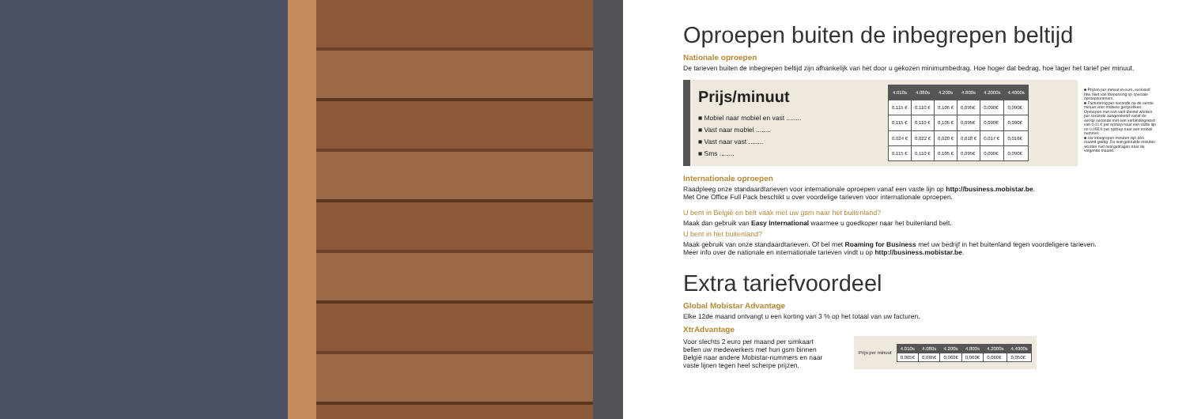Oproepen buiten de inbegrepen beltijd
Nationale oproepen
De tarieven buiten de inbegrepen beltijd zijn afhankelijk van het door u gekozen minimumbedrag. Hoe hoger dat bedrag, hoe lager het tarief per minuut.
Prijs/minuut
■ Mobiel naar mobiel en vast ........
■ Vast naar mobiel ........
■ Vast naar vast ........
■ Sms ........
| 4.010s | 4.080s | 4.200s | 4.800s | 4.2000s | 4.4000s |
| --- | --- | --- | --- | --- | --- |
| 0,115 € | 0,110 € | 0,105 € | 0,095€ | 0,090€ | 0,090€ |
| 0,115 € | 0,110 € | 0,105 € | 0,095€ | 0,090€ | 0,090€ |
| 0,024 € | 0,022 € | 0,020 € | 0,018 € | 0,017 € | 0,016€ |
| 0,115 € | 0,110 € | 0,105 € | 0,095€ | 0,090€ | 0,090€ |
■ Prijzen per minuut in euro, exclusief btw. Niet van toepassing op speciale oproepnummers.
■ Facturering per seconde na de eerste minuut voor mobiele gesprekken. Oproepen met een vast toestel worden per seconde aangerekend vanaf de eerste seconde met een verbindingskost van 0,01 € per oproep naar een vaste lijn en 0,055 € per oproep naar een mobiel nummer.
■ Uw inbegrepen minuten zijn één maand geldig. De niet-gebruikte minuten worden niet overgedragen naar de volgende maand.
Internationale oproepen
Raadpleeg onze standaardtarieven voor internationale oproepen vanaf een vaste lijn op http://business.mobistar.be.
Met One Office Full Pack beschikt u over voordelige tarieven voor internationale oproepen.
U bent in België en belt vaak met uw gsm naar het buitenland?
Maak dan gebruik van Easy International waarmee u goedkoper naar het buitenland belt.
U bent in het buitenland?
Maak gebruik van onze standaardtarieven. Of bel met Roaming for Business met uw bedrijf in het buitenland tegen voordeligere tarieven.
Meer info over de nationale en internationale tarieven vindt u op http://business.mobistar.be.
Extra tariefvoordeel
Global Mobistar Advantage
Elke 12de maand ontvangt u een korting van 3 % op het totaal van uw facturen.
XtrAdvantage
Voor slechts 2 euro per maand per simkaart bellen uw medewerkers met hun gsm binnen België naar andere Mobistar-nummers en naar vaste lijnen tegen heel scherpe prijzen.
Prijs per minuut
| 4.010s | 4.080s | 4.200s | 4.800s | 4.2000s | 4.4000s |
| --- | --- | --- | --- | --- | --- |
| 0,065€ | 0,065€ | 0,060€ | 0,060€ | 0,060€ | 0,050€ |